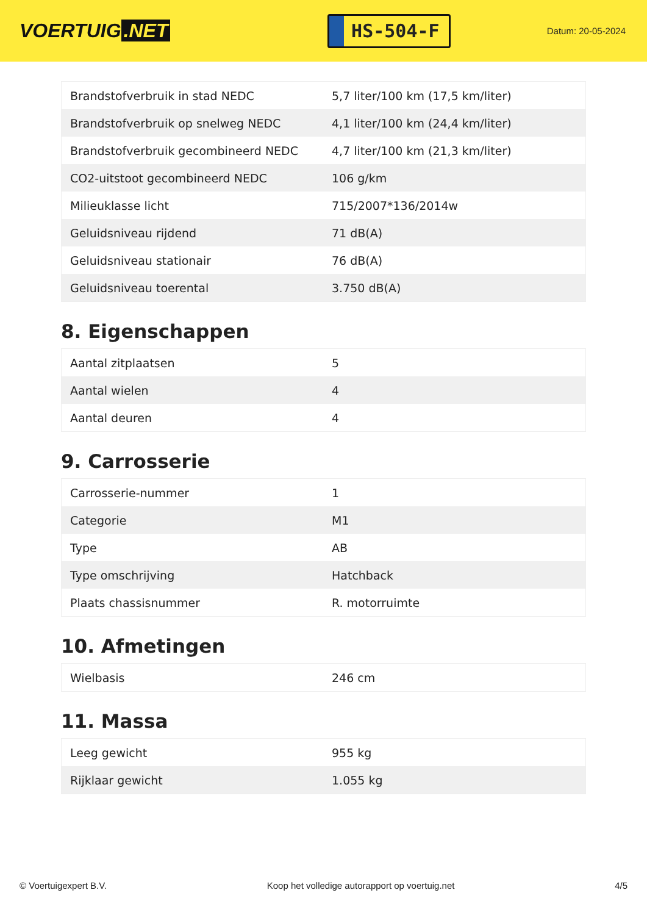VOERTUIG.NET
HS-504-F
Datum: 20-05-2024
| Brandstofverbruik in stad NEDC | 5,7 liter/100 km (17,5 km/liter) |
| Brandstofverbruik op snelweg NEDC | 4,1 liter/100 km (24,4 km/liter) |
| Brandstofverbruik gecombineerd NEDC | 4,7 liter/100 km (21,3 km/liter) |
| CO2-uitstoot gecombineerd NEDC | 106 g/km |
| Milieuklasse licht | 715/2007*136/2014w |
| Geluidsniveau rijdend | 71 dB(A) |
| Geluidsniveau stationair | 76 dB(A) |
| Geluidsniveau toerental | 3.750 dB(A) |
8. Eigenschappen
| Aantal zitplaatsen | 5 |
| Aantal wielen | 4 |
| Aantal deuren | 4 |
9. Carrosserie
| Carrosserie-nummer | 1 |
| Categorie | M1 |
| Type | AB |
| Type omschrijving | Hatchback |
| Plaats chassisnummer | R. motorruimte |
10. Afmetingen
| Wielbasis | 246 cm |
11. Massa
| Leeg gewicht | 955 kg |
| Rijklaar gewicht | 1.055 kg |
© Voertuigexpert B.V. Koop het volledige autorapport op voertuig.net 4/5